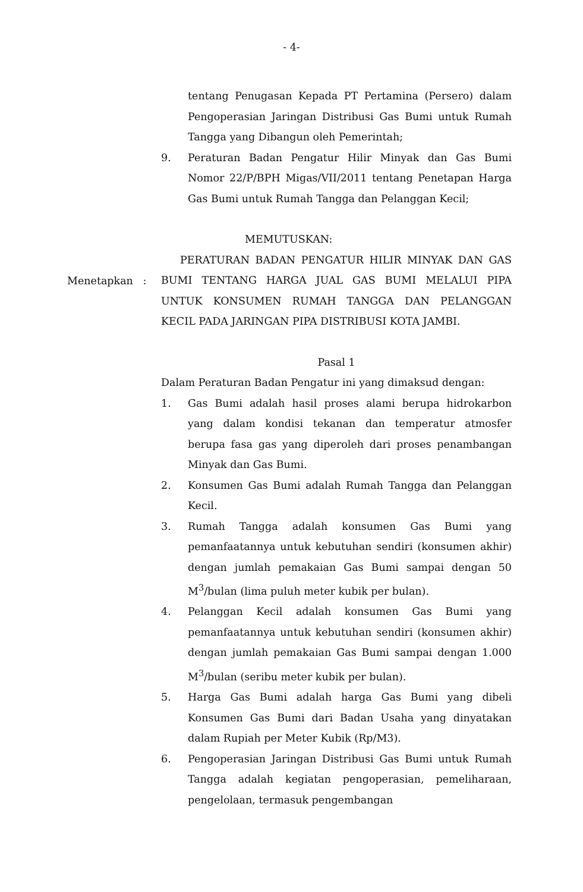- 4-
tentang Penugasan Kepada PT Pertamina (Persero) dalam Pengoperasian Jaringan Distribusi Gas Bumi untuk Rumah Tangga yang Dibangun oleh Pemerintah;
9. Peraturan Badan Pengatur Hilir Minyak dan Gas Bumi Nomor 22/P/BPH Migas/VII/2011 tentang Penetapan Harga Gas Bumi untuk Rumah Tangga dan Pelanggan Kecil;
MEMUTUSKAN:
PERATURAN BADAN PENGATUR HILIR MINYAK DAN GAS BUMI TENTANG HARGA JUAL GAS BUMI MELALUI PIPA UNTUK KONSUMEN RUMAH TANGGA DAN PELANGGAN KECIL PADA JARINGAN PIPA DISTRIBUSI KOTA JAMBI.
Pasal 1
Dalam Peraturan Badan Pengatur ini yang dimaksud dengan:
1. Gas Bumi adalah hasil proses alami berupa hidrokarbon yang dalam kondisi tekanan dan temperatur atmosfer berupa fasa gas yang diperoleh dari proses penambangan Minyak dan Gas Bumi.
2. Konsumen Gas Bumi adalah Rumah Tangga dan Pelanggan Kecil.
3. Rumah Tangga adalah konsumen Gas Bumi yang pemanfaatannya untuk kebutuhan sendiri (konsumen akhir) dengan jumlah pemakaian Gas Bumi sampai dengan 50 M<sup>3</sup>/bulan (lima puluh meter kubik per bulan).
4. Pelanggan Kecil adalah konsumen Gas Bumi yang pemanfaatannya untuk kebutuhan sendiri (konsumen akhir) dengan jumlah pemakaian Gas Bumi sampai dengan 1.000 M<sup>3</sup>/bulan (seribu meter kubik per bulan).
5. Harga Gas Bumi adalah harga Gas Bumi yang dibeli Konsumen Gas Bumi dari Badan Usaha yang dinyatakan dalam Rupiah per Meter Kubik (Rp/M3).
6. Pengoperasian Jaringan Distribusi Gas Bumi untuk Rumah Tangga adalah kegiatan pengoperasian, pemeliharaan, pengelolaan, termasuk pengembangan
Menetapkan :